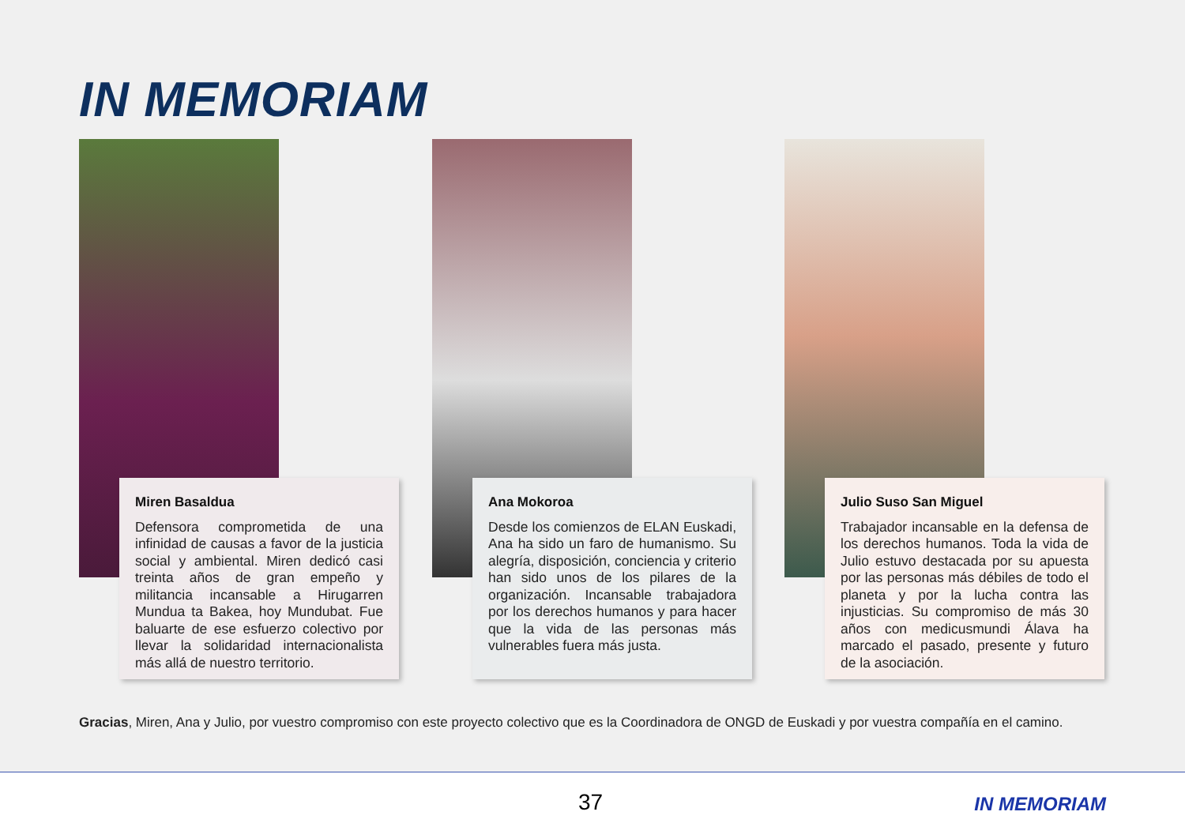IN MEMORIAM
Miren Basaldua
Defensora comprometida de una infinidad de causas a favor de la justicia social y ambiental. Miren dedicó casi treinta años de gran empeño y militancia incansable a Hirugarren Mundua ta Bakea, hoy Mundubat. Fue baluarte de ese esfuerzo colectivo por llevar la solidaridad internacionalista más allá de nuestro territorio.
Ana Mokoroa
Desde los comienzos de ELAN Euskadi, Ana ha sido un faro de humanismo. Su alegría, disposición, conciencia y criterio han sido unos de los pilares de la organización. Incansable trabajadora por los derechos humanos y para hacer que la vida de las personas más vulnerables fuera más justa.
Julio Suso San Miguel
Trabajador incansable en la defensa de los derechos humanos. Toda la vida de Julio estuvo destacada por su apuesta por las personas más débiles de todo el planeta y por la lucha contra las injusticias. Su compromiso de más 30 años con medicusmundi Álava ha marcado el pasado, presente y futuro de la asociación.
Gracias, Miren, Ana y Julio, por vuestro compromiso con este proyecto colectivo que es la Coordinadora de ONGD de Euskadi y por vuestra compañía en el camino.
37 IN MEMORIAM